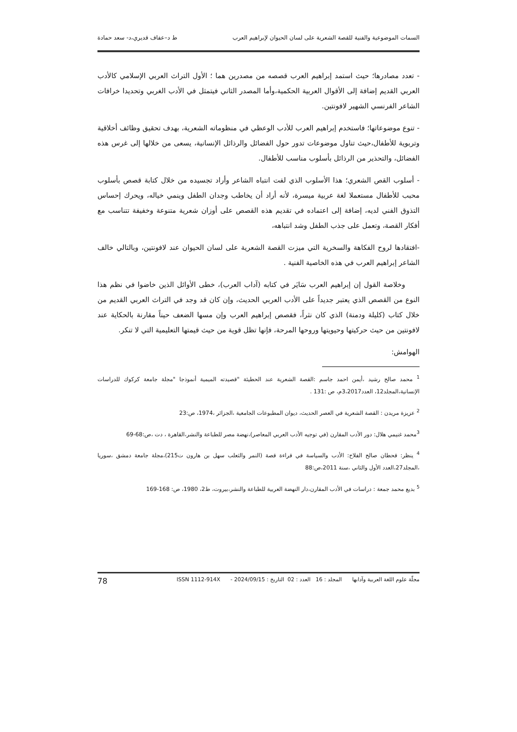السمات الموضوعية والفنية للقصة الشعرية على لسان الحيوان لإبراهيم العرب ط د–عفاف قديري،د- سعد حمادة
- تعدد مصادرها؛ حيث استمد إبراهيم العرب قصصه من مصدرين هما ؛ الأول التراث العربي الإسلامي كالأدب العربي القديم إضافة إلى الأقوال العربية الحكمية،وأما المصدر الثاني فيتمثل في الأدب الغربي وتحديدا خرافات الشاعر الفرنسي الشهير لافونتين.
- تنوع موضوعاتها؛ فاستخدم إبراهيم العرب للأدب الوعظي في منظوماته الشعرية، بهدف تحقيق وظائف أخلاقية وتربوية للأطفال،حيث تناول موضوعات تدور حول الفضائل والرذائل الإنسانية، يسعى من خلالها إلى غرس هذه الفضائل، والتحذير من الرذائل بأسلوب مناسب للأطفال.
- أسلوب القص الشعري؛ هذا الأسلوب الذي لفت انتباه الشاعر وأراد تجسيده من خلال كتابة قصص بأسلوب محبب للأطفال مستعملا لغة عربية ميسرة، لأنه أراد أن يخاطب وجدان الطفل وينمي خياله، ويحرك إحساس التذوق الفني لديه، إضافة إلى اعتماده في تقديم هذه القصص على أوزان شعرية متنوعة وخفيفة تتناسب مع أفكار القصة، وتعمل على جذب الطفل وشد انتباهه،
-افتقادها لروح الفكاهة والسخرية التي ميزت القصة الشعرية على لسان الحيوان عند لافونتين، وبالتالي خالف الشاعر إبراهيم العرب في هذه الخاصية الفنية .
وخلاصة القول إن إبراهيم العرب سَايَر في كتابه (آداب العرب)، خطى الأوائل الذين خاضوا في نظم هذا النوع من القصص الذي يعتبر جديداً على الأدب العربي الحديث، وإن كان قد وجد في التراث العربي القديم من خلال كتاب (كليلة ودمنة) الذي كان نثراً، فقصص إبراهيم العرب وإن مسها الضعف حيناً مقارنة بالحكاية عند لافونتين من حيث حركيتها وحيويتها وروحها المرحة، فإنها تظل قوية من حيث قيمتها التعليمية التي لا تنكر.
الهوامش:
<sup>1</sup> محمد صالح رشيد ،أيمن احمد جاسم :القصة الشعرية عند الحطيئة "قصيدته الميمية أنموذجا "مجلة جامعة كركوك للدراسات الإنسانية،المجلد12، العدد3،2017م، ص :131 .
<sup>2</sup> عزيزة مريدن : القصة الشعرية في العصر الحديث، ديوان المطبوعات الجامعية ،الجزائر ،1974، ص:23
<sup>3</sup> محمد غنيمي هلال: دور الأدب المقارن (في توجيه الأدب العربي المعاصر)،نهضة مصر للطباعة والنشر،القاهرة ، دت ،ص:68-69
<sup>4</sup> ينظر: قحطان صالح الفلاح: الأدب والسياسة في قراءة قصة (النمر والثعلب سهل بن هارون ت215)،مجلة جامعة دمشق ،سوريا ،المجلد27،العدد الأول والثاني ،سنة 2011،ص:88
<sup>5</sup> بديع محمد جمعة : دراسات في الأدب المقارن،دار النهضة العربية للطباعة والنشر،بيروت، ط2، 1980، ص: 168-169
مجلّة علوم اللغة العربية وآدابها المجلد : 16 العدد : 02 التاريخ : 2024/09/15 - ISSN 1112-914X 78